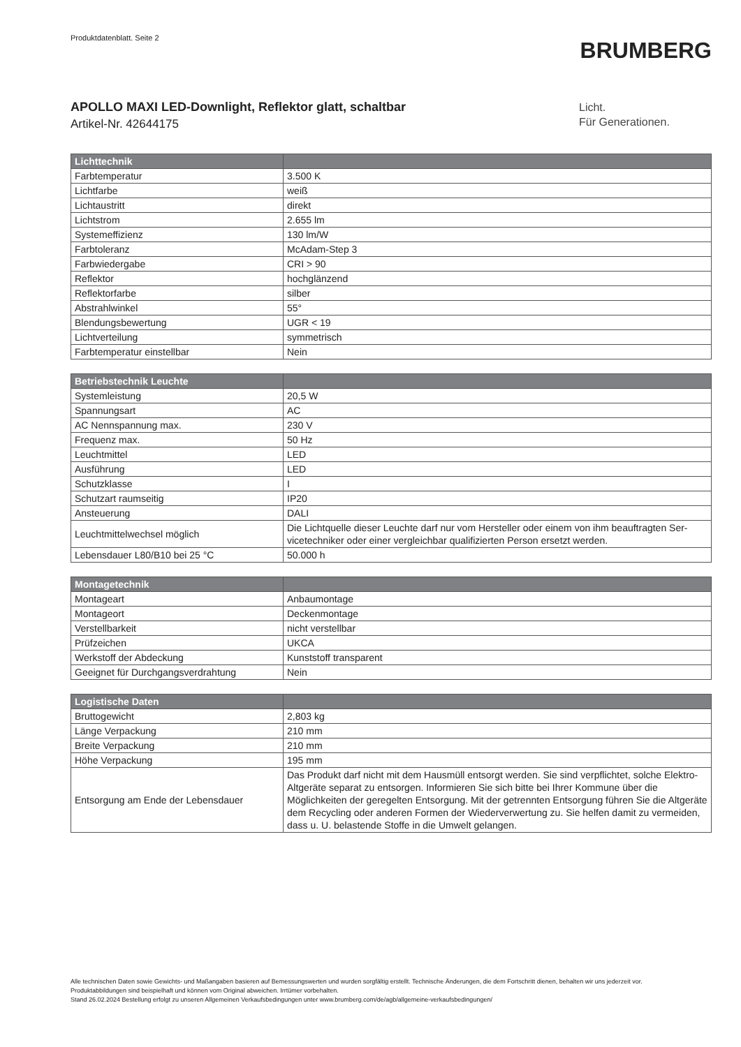Produktdatenblatt. Seite 2
BRUMBERG
APOLLO MAXI LED-Downlight, Reflektor glatt, schaltbar
Artikel-Nr. 42644175
Licht.
Für Generationen.
| Lichttechnik | |
| --- | --- |
| Farbtemperatur | 3.500 K |
| Lichtfarbe | weiß |
| Lichtaustritt | direkt |
| Lichtstrom | 2.655 lm |
| Systemeffizienz | 130 lm/W |
| Farbtoleranz | McAdam-Step 3 |
| Farbwiedergabe | CRI > 90 |
| Reflektor | hochglänzend |
| Reflektorfarbe | silber |
| Abstrahlwinkel | 55° |
| Blendungsbewertung | UGR < 19 |
| Lichtverteilung | symmetrisch |
| Farbtemperatur einstellbar | Nein |
| Betriebstechnik Leuchte | |
| --- | --- |
| Systemleistung | 20,5 W |
| Spannungsart | AC |
| AC Nennspannung max. | 230 V |
| Frequenz max. | 50 Hz |
| Leuchtmittel | LED |
| Ausführung | LED |
| Schutzklasse | I |
| Schutzart raumseitig | IP20 |
| Ansteuerung | DALI |
| Leuchtmittelwechsel möglich | Die Lichtquelle dieser Leuchte darf nur vom Hersteller oder einem von ihm beauftragten Ser-vicetechniker oder einer vergleichbar qualifizierten Person ersetzt werden. |
| Lebensdauer L80/B10 bei 25 °C | 50.000 h |
| Montagetechnik | |
| --- | --- |
| Montageart | Anbaumontage |
| Montageort | Deckenmontage |
| Verstellbarkeit | nicht verstellbar |
| Prüfzeichen | UKCA |
| Werkstoff der Abdeckung | Kunststoff transparent |
| Geeignet für Durchgangsverdrahtung | Nein |
| Logistische Daten | |
| --- | --- |
| Bruttogewicht | 2,803 kg |
| Länge Verpackung | 210 mm |
| Breite Verpackung | 210 mm |
| Höhe Verpackung | 195 mm |
| Entsorgung am Ende der Lebensdauer | Das Produkt darf nicht mit dem Hausmüll entsorgt werden. Sie sind verpflichtet, solche Elektro-Altgeräte separat zu entsorgen. Informieren Sie sich bitte bei Ihrer Kommune über die Möglichkeiten der geregelten Entsorgung. Mit der getrennten Entsorgung führen Sie die Altgeräte dem Recycling oder anderen Formen der Wiederverwertung zu. Sie helfen damit zu vermeiden, dass u. U. belastende Stoffe in die Umwelt gelangen. |
Alle technischen Daten sowie Gewichts- und Maßangaben basieren auf Bemessungswerten und wurden sorgfältig erstellt. Technische Änderungen, die dem Fortschritt dienen, behalten wir uns jederzeit vor. Produktabbildungen sind beispielhaft und können vom Original abweichen. Irrtümer vorbehalten.
Stand 26.02.2024 Bestellung erfolgt zu unseren Allgemeinen Verkaufsbedingungen unter www.brumberg.com/de/agb/allgemeine-verkaufsbedingungen/